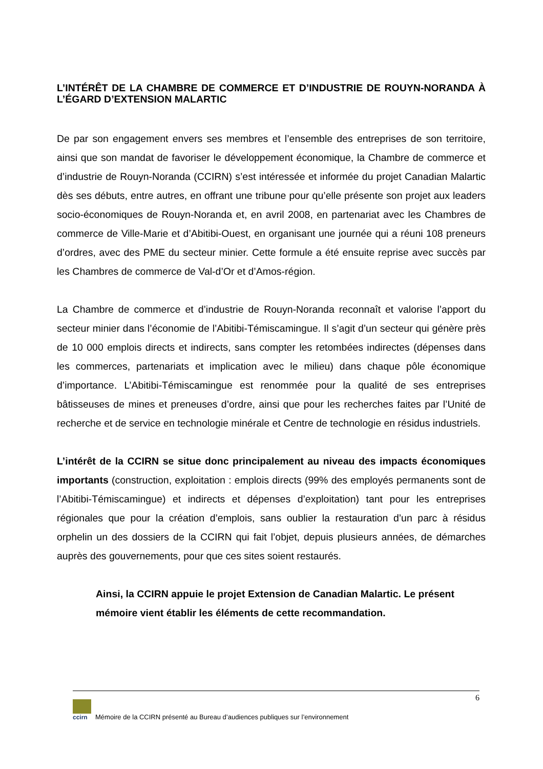L’INTÉRÊT DE LA CHAMBRE DE COMMERCE ET D’INDUSTRIE DE ROUYN-NORANDA À L’ÉGARD D’EXTENSION MALARTIC
De par son engagement envers ses membres et l’ensemble des entreprises de son territoire, ainsi que son mandat de favoriser le développement économique, la Chambre de commerce et d’industrie de Rouyn-Noranda (CCIRN) s’est intéressée et informée du projet Canadian Malartic dès ses débuts, entre autres, en offrant une tribune pour qu’elle présente son projet aux leaders socio-économiques de Rouyn-Noranda et, en avril 2008, en partenariat avec les Chambres de commerce de Ville-Marie et d’Abitibi-Ouest, en organisant une journée qui a réuni 108 preneurs d’ordres, avec des PME du secteur minier. Cette formule a été ensuite reprise avec succès par les Chambres de commerce de Val-d’Or et d’Amos-région.
La Chambre de commerce et d’industrie de Rouyn-Noranda reconnaît et valorise l’apport du secteur minier dans l’économie de l’Abitibi-Témiscamingue. Il s’agit d’un secteur qui génère près de 10 000 emplois directs et indirects, sans compter les retombées indirectes (dépenses dans les commerces, partenariats et implication avec le milieu) dans chaque pôle économique d’importance. L’Abitibi-Témiscamingue est renommée pour la qualité de ses entreprises bâtisseuses de mines et preneuses d’ordre, ainsi que pour les recherches faites par l’Unité de recherche et de service en technologie minérale et Centre de technologie en résidus industriels.
L’intérêt de la CCIRN se situe donc principalement au niveau des impacts économiques importants (construction, exploitation : emplois directs (99% des employés permanents sont de l’Abitibi-Témiscamingue) et indirects et dépenses d’exploitation) tant pour les entreprises régionales que pour la création d’emplois, sans oublier la restauration d’un parc à résidus orphelin un des dossiers de la CCIRN qui fait l’objet, depuis plusieurs années, de démarches auprès des gouvernements, pour que ces sites soient restaurés.
Ainsi, la CCIRN appuie le projet Extension de Canadian Malartic. Le présent mémoire vient établir les éléments de cette recommandation.
6
ccirn
Mémoire de la CCIRN présenté au Bureau d’audiences publiques sur l’environnement